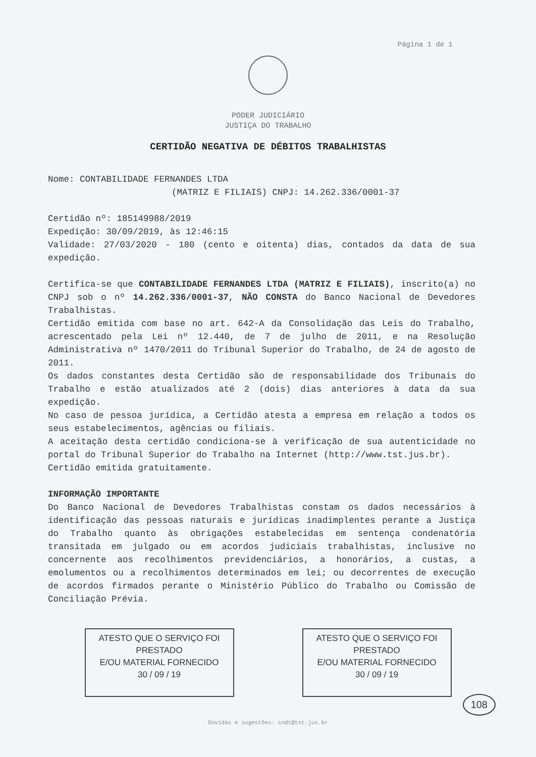Página 1 de 1
PODER JUDICIÁRIO
JUSTIÇA DO TRABALHO
CERTIDÃO NEGATIVA DE DÉBITOS TRABALHISTAS
Nome: CONTABILIDADE FERNANDES LTDA
(MATRIZ E FILIAIS) CNPJ: 14.262.336/0001-37
Certidão nº: 185149988/2019
Expedição: 30/09/2019, às 12:46:15
Validade: 27/03/2020 - 180 (cento e oitenta) dias, contados da data de sua expedição.
Certifica-se que CONTABILIDADE FERNANDES LTDA (MATRIZ E FILIAIS), inscrito(a) no CNPJ sob o nº 14.262.336/0001-37, NÃO CONSTA do Banco Nacional de Devedores Trabalhistas.
Certidão emitida com base no art. 642-A da Consolidação das Leis do Trabalho, acrescentado pela Lei nº 12.440, de 7 de julho de 2011, e na Resolução Administrativa nº 1470/2011 do Tribunal Superior do Trabalho, de 24 de agosto de 2011.
Os dados constantes desta Certidão são de responsabilidade dos Tribunais do Trabalho e estão atualizados até 2 (dois) dias anteriores à data da sua expedição.
No caso de pessoa jurídica, a Certidão atesta a empresa em relação a todos os seus estabelecimentos, agências ou filiais.
A aceitação desta certidão condiciona-se à verificação de sua autenticidade no portal do Tribunal Superior do Trabalho na Internet (http://www.tst.jus.br).
Certidão emitida gratuitamente.
INFORMAÇÃO IMPORTANTE
Do Banco Nacional de Devedores Trabalhistas constam os dados necessários à identificação das pessoas naturais e jurídicas inadimplentes perante a Justiça do Trabalho quanto às obrigações estabelecidas em sentença condenatória transitada em julgado ou em acordos judiciais trabalhistas, inclusive no concernente aos recolhimentos previdenciários, a honorários, a custas, a emolumentos ou a recolhimentos determinados em lei; ou decorrentes de execução de acordos firmados perante o Ministério Público do Trabalho ou Comissão de Conciliação Prévia.
ATESTO QUE O SERVIÇO FOI PRESTADO
E/OU MATERIAL FORNECIDO
30 / 09 / 19
ATESTO QUE O SERVIÇO FOI PRESTADO
E/OU MATERIAL FORNECIDO
30 / 09 / 19
Dúvidas e sugestões: cndt@tst.jus.br
108